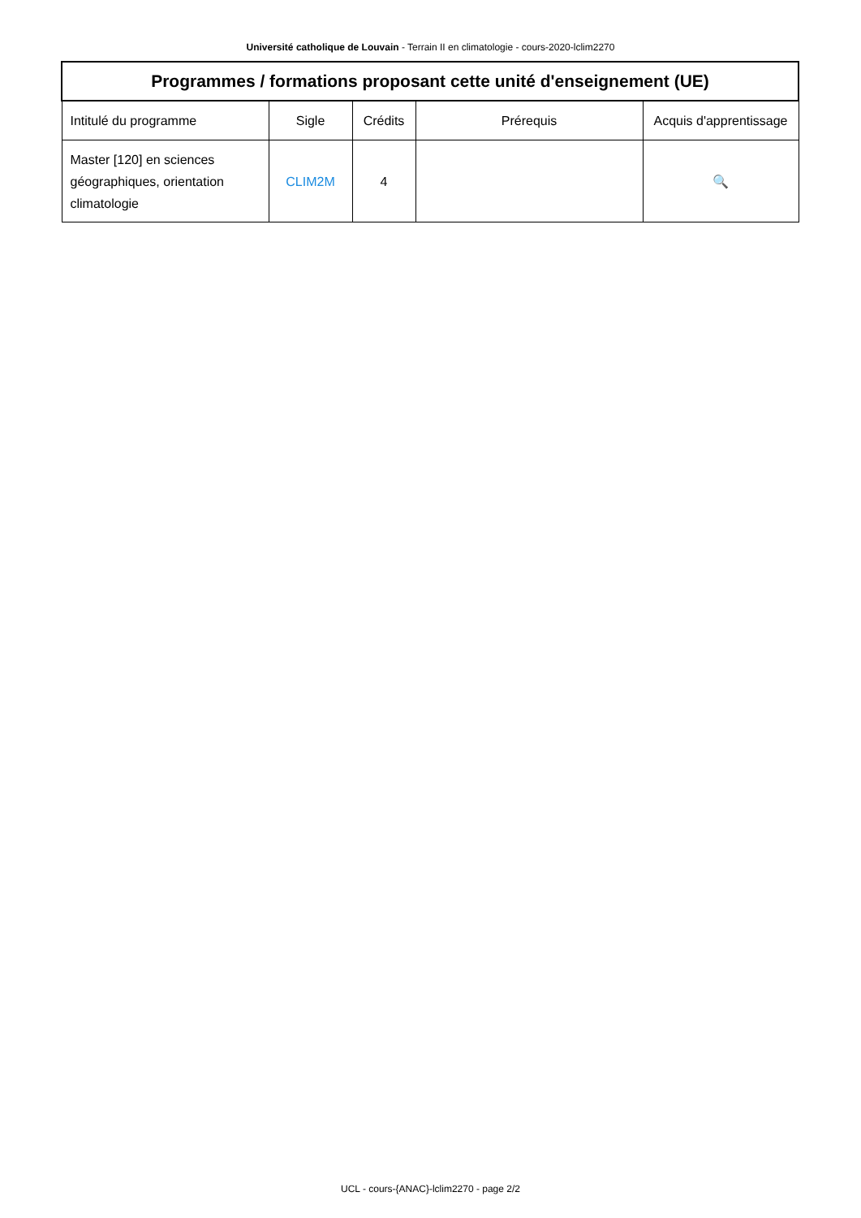Université catholique de Louvain - Terrain II en climatologie - cours-2020-lclim2270
| Programmes / formations proposant cette unité d'enseignement (UE) | | | | |
| --- | --- | --- | --- | --- |
| Intitulé du programme | Sigle | Crédits | Prérequis | Acquis d'apprentissage |
| Master [120] en sciences géographiques, orientation climatologie | CLIM2M | 4 | | 🔍 |
UCL - cours-{ANAC}-lclim2270 - page 2/2